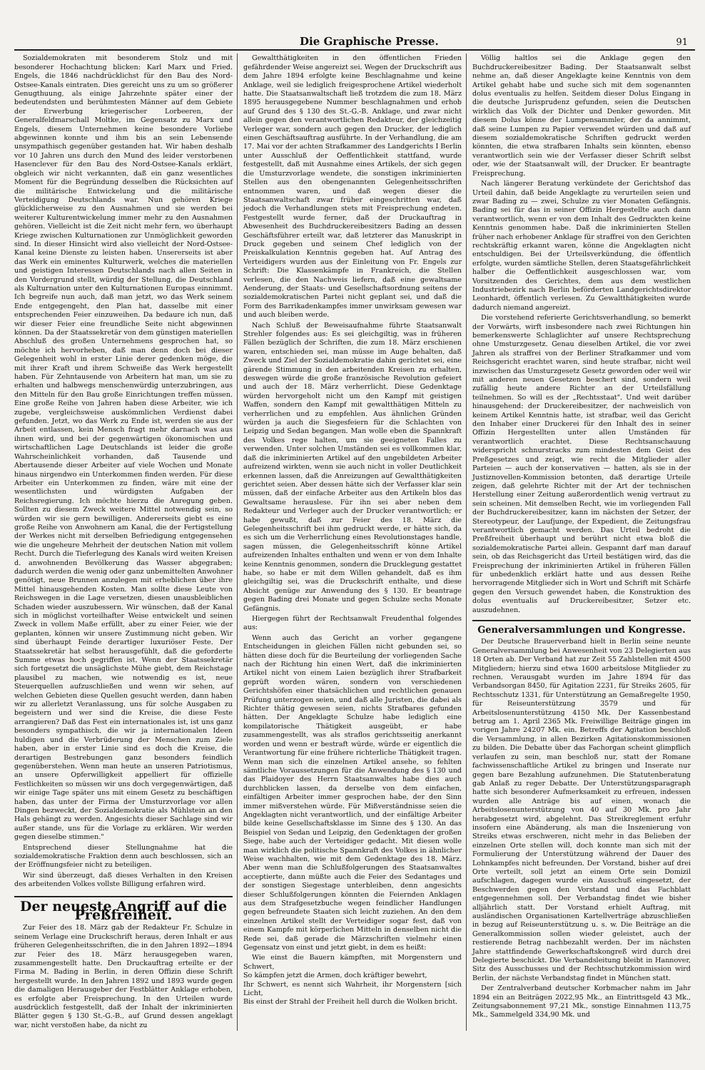Die Graphische Presse. 91
Sozialdemokraten mit besonderem Stolz und mit besonderer Hochachtung blicken: Karl Marx und Fried. Engels, die 1846 nachdrücklichst für den Bau des Nord-Ostsee-Kanals eintraten. Dies gereicht uns zu um so größerer Genugthuung, als einige Jahrzehnte später einer der bedeutendsten und berühmtesten Männer auf dem Gebiete der Erwerbung kriegerischer Lorbeeren, der Generalfeldmarschall Moltke, im Gegensatz zu Marx und Engels, diesem Unternehmen keine besondere Vorliebe abgewinnen konnte und ihm bis an sein Lebensende unsympathisch gegenüber gestanden hat. Wir haben deshalb vor 10 Jahren uns durch den Mund des leider verstorbenen Hasenclever für den Bau des Nord-Ostsee-Kanals erklärt, obgleich wir nicht verkannten, daß ein ganz wesentliches Moment für die Begründung desselben die Rücksichten auf die militärische Entwickelung und die militärische Verteidigung Deutschlands war. Nun gehören Kriege glücklicherweise zu den Ausnahmen und sie werden bei weiterer Kulturentwickelung immer mehr zu den Ausnahmen gehören. Vielleicht ist die Zeit nicht mehr fern, wo überhaupt Kriege zwischen Kulturnationen zur Unmöglichkeit geworden sind. In dieser Hinsicht wird also vielleicht der Nord-Ostsee-Kanal keine Dienste zu leisten haben. Unsererseits ist aber das Werk ein eminentes Kulturwerk, welches die materiellen und geistigen Interessen Deutschlands nach allen Seiten in den Vordergrund stellt, würdig der Stellung, die Deutschland als Kulturnation unter den Kulturnationen Europas einnimmt. Ich begreife nun auch, daß man jetzt, wo das Werk seinem Ende entgegengeht, den Plan hat, dasselbe mit einer entsprechenden Feier einzuweihen. Da bedaure ich nun, daß wir dieser Feier eine freundliche Seite nicht abgewinnen können. Da der Staatssekretär von dem günstigen materiellen Abschluß des großen Unternehmens gesprochen hat, so möchte ich hervorheben, daß man denn doch bei dieser Gelegenheit wohl in erster Linie derer gedenken möge, die mit ihrer Kraft und ihrem Schweiße das Werk hergestellt haben. Für Zehntausende von Arbeitern hat man, um sie zu erhalten und halbwegs menschenwürdig unterzubringen, aus den Mitteln für den Bau große Einrichtungen treffen müssen. Eine große Reihe von Jahren haben diese Arbeiter, wie ich zugebe, vergleichsweise auskömmlichen Verdienst dabei gefunden. Jetzt, wo das Werk zu Ende ist, werden sie aus der Arbeit entlassen, kein Mensch fragt mehr darnach was aus ihnen wird, und bei der gegenwärtigen ökonomischen und wirtschaftlichen Lage Deutschlands ist leider die große Wahrscheinlichkeit vorhanden, daß Tausende und Abertausende dieser Arbeiter auf viele Wochen und Monate hinaus nirgendwo ein Unterkommen finden werden. Für diese Arbeiter ein Unterkommen zu finden, wäre mit eine der wesentlichsten und würdigsten Aufgaben der Reichsregierung. Ich möchte hierzu die Anregung geben. Sollten zu diesem Zweck weitere Mittel notwendig sein, so würden wir sie gern bewilligen. Andererseits giebt es eine große Reihe von Anwohnern am Kanal, die der Fertigstellung der Werkes nicht mit derselben Befriedigung entgegensehen wie die ungeheure Mehrheit der deutschen Nation mit vollem Recht. Durch die Tieferlegung des Kanals wird weiten Kreisen d. anwohnenden Bevölkerung das Wasser abgegraben; dadurch werden die wenig oder ganz unbemittelten Anwohner genötigt, neue Brunnen anzulegen mit erheblichen über ihre Mittel hinausgehenden Kosten. Man sollte diese Leute von Reichswegen in die Lage versetzen, diesen unausbleiblichen Schaden wieder auszubessern. Wir wünschen, daß der Kanal sich in möglichst vorteilhafter Weise entwickelt und seinen Zweck in vollem Maße erfüllt, aber zu einer Feier, wie der geplanten, können wir unsere Zustimmung nicht geben. Wir sind überhaupt Feinde derartiger luxuriöser Feste. Der Staatssekretär hat selbst herausgefühlt, daß die geforderte Summe etwas hoch gegriffen ist. Wenn der Staatssekretär sich fortgesetzt die unsäglichste Mühe giebt, dem Reichstage plausibel zu machen, wie notwendig es ist, neue Steuerquellen aufzuschließen und wenn wir sehen, auf welchen Gebieten diese Quellen gesucht werden, dann haben wir zu allerletzt Veranlassung, uns für solche Ausgaben zu begeistern und wer sind die Kreise, die diese Feste arrangieren? Daß das Fest ein internationales ist, ist uns ganz besonders sympathisch, die wir ja internationalen Ideen huldigen und die Verbrüderung der Menschen zum Ziele haben, aber in erster Linie sind es doch die Kreise, die derartigen Bestrebungen ganz besonders feindlich gegenüberstehen. Wenn man heute an unseren Patriotismus, an unsere Opferwilligkeit appelliert für offizielle Festlichkeiten so müssen wir uns doch vergegenwärtigen, daß wir einige Tage später uns mit einem Gesetz zu beschäftigen haben, das unter der Firma der Umsturzvorlage vor allen Dingen bezweckt, der Sozialdemokratie als Mühlstein an den Hals gehängt zu werden. Angesichts dieser Sachlage sind wir außer stande, uns für die Vorlage zu erklären. Wir werden gegen dieselbe stimmen."
Entsprechend dieser Stellungnahme hat die sozialdemokratische Fraktion denn auch beschlossen, sich an der Eröffnungsfeier nicht zu beteiligen.
Wir sind überzeugt, daß dieses Verhalten in den Kreisen des arbeitenden Volkes vollste Billigung erfahren wird.
Der neueste Angriff auf die Preßfreiheit.
Zur Feier des 18. März gab der Redakteur Fr. Schulze in seinem Verlage eine Druckschrift heraus, deren Inhalt er aus früheren Gelegenheitsschriften, die in den Jahren 1892—1894 zur Feier des 18. März herausgegeben waren, zusammengestellt hatte. Den Druckauftrag erteilte er der Firma M. Bading in Berlin, in deren Offizin diese Schrift hergestellt wurde. In den Jahren 1892 und 1893 wurde gegen die damaligen Herausgeber der Festblätter Anklage erhoben, es erfolgte aber Freisprechung. In den Urteilen wurde ausdrücklich festgestellt, daß der Inhalt der inkriminierten Blätter gegen § 130 St.-G.-B., auf Grund dessen angeklagt war, nicht verstoßen habe, da nicht zu
Gewaltthätigkeiten in den öffentlichen Frieden gefährdender Weise angereizt sei. Wegen der Druckschrift aus dem Jahre 1894 erfolgte keine Beschlagnahme und keine Anklage, weil sie lediglich freigesprochene Artikel wiederholt hatte. Die Staatsanwaltschaft ließ trotzdem die zum 18. März 1895 herausgegebene Nummer beschlagnahmen und erhob auf Grund des § 130 des St.-G.-B. Anklage, und zwar nicht allein gegen den verantwortlichen Redakteur, der gleichzeitig Verleger war, sondern auch gegen den Drucker, der lediglich einen Geschäftsauftrag ausführte. In der Verhandlung, die am 17. Mai vor der achten Strafkammer des Landgerichts I Berlin unter Ausschluß der Oeffentlichkeit stattfand, wurde festgestellt, daß mit Ausnahme eines Artikels, der sich gegen die Umsturzvorlage wendete, die sonstigen inkriminierten Stellen aus den obengenannten Gelegenheitsschriften entnommen waren, und daß wegen dieser die Staatsanwaltschaft zwar früher eingeschritten war, daß jedoch die Verhandlungen stets mit Freisprechung endeten. Festgestellt wurde ferner, daß der Druckauftrag in Abwesenheit des Buchdruckereibesitzers Bading an dessen Geschäftsführer erteilt war, daß letzterer das Manuskript in Druck gegeben und seinem Chef lediglich von der Preiskalkulation Kenntnis gegeben hat. Auf Antrag des Verteidigers wurden aus der Einleitung von Fr. Engels zur Schrift: Die Klassenkämpfe in Frankreich, die Stellen verlesen, die den Nachweis liefern, daß eine gewaltsame Aenderung, der Staats- und Gesellschaftsordnung seitens der sozialdemokratischen Partei nicht geplant sei, und daß die Form des Barrikadenkampfes immer unwirksam gewesen war und auch bleiben werde.
Nach Schluß der Beweisaufnahme führte Staatsanwalt Strehler folgendes aus: Es sei gleichgiltig, was in früheren Fällen bezüglich der Schriften, die zum 18. März erschienen waren, entschieden sei, man müsse im Auge behalten, daß Zweck und Ziel der Sozialdemokratie dahin gerichtet sei, eine gärende Stimmung in den arbeitenden Kreisen zu erhalten, deswegen würde die große französische Revolution gefeiert und auch der 18. März verherrlicht. Diese Gedenktage würden hervorgeholt nicht um den Kampf mit geistigen Waffen, sondern den Kampf mit gewaltthätigen Mitteln zu verherrlichen und zu empfehlen. Aus ähnlichen Gründen würden ja auch die Siegesfeiern für die Schlachten von Leipzig und Sedan begangen. Man wolle eben die Spannkraft des Volkes rege halten, um sie geeigneten Falles zu verwenden. Unter solchen Umständen sei es vollkommen klar, daß die inkriminierten Artikel auf den ungebildeten Arbeiter aufreizend wirkten, wenn sie auch nicht in voller Deutlichkeit erkennen lassen, daß die Anreizungen auf Gewaltthätigkeiten gerichtet seien. Aber dessen hätte sich der Verfasser klar sein müssen, daß der einfache Arbeiter aus den Artikeln blos das Gewaltsame herauslese. Für ihn sei aber neben dem Redakteur und Verleger auch der Drucker verantwortlich; er habe gewußt, daß zur Feier des 18. März die Gelegenheitsschrift bei ihm gedruckt werde, er hätte sich, da es sich um die Verherrlichung eines Revolutionstages handle, sagen müssen, die Gelegenheitsschrift könne Artikel aufreizenden Inhaltes enthalten und wenn er von dem Inhalte keine Kenntnis genommen, sondern die Drucklegung gestattet habe, so habe er mit dem Willen gehandelt, daß es ihm gleichgiltig sei, was die Druckschrift enthalte, und diese Absicht genüge zur Anwendung des § 130. Er beantrage gegen Bading drei Monate und gegen Schulze sechs Monate Gefängnis.
Hiergegen führt der Rechtsanwalt Freudenthal folgendes aus:
Wenn auch das Gericht an vorher gegangene Entscheidungen in gleichen Fällen nicht gebunden sei, so hätten diese doch für die Beurteilung der vorliegenden Sache nach der Richtung hin einen Wert, daß die inkriminierten Artikel nicht von einem Laien bezüglich ihrer Strafbarkeit geprüft worden wären, sondern von verschiedenen Gerichtshöfen einer thatsächlichen und rechtlichen genauen Prüfung unterzogen seien, und daß alle Juristen, die dabei als Richter thätig gewesen seien, nichts Strafbares gefunden hätten. Der Angeklagte Schulze habe lediglich eine kompilatorische Thätigkeit ausgeübt, er habe zusammengestellt, was als straflos gerichtsseitig anerkannt worden und wenn er bestraft würde, würde er eigentlich die Verantwortung für eine frühere richterliche Thätigkeit tragen. Wenn man sich die einzelnen Artikel ansehe, so fehlten sämtliche Voraussetzungen für die Anwendung des § 130 und das Plaidoyer des Herrn Staatsanwaltes habe dies auch durchblicken lassen, da derselbe von dem einfachen, einfältigen Arbeiter immer gesprochen habe, der den Sinn immer mißverstehen würde. Für Mißverständnisse seien die Angeklagten nicht verantwortlich, und der einfältige Arbeiter bilde keine Gesellschaftsklasse im Sinne des § 130. An das Beispiel von Sedan und Leipzig, den Gedenktagen der großen Siege, habe auch der Verteidiger gedacht. Mit diesen wolle man wirklich die politische Spannkraft des Volkes in ähnlicher Weise wachhalten, wie mit dem Gedenktage des 18. März. Aber wenn man die Schlußfolgerungen des Staatsanwaltes acceptierte, dann müßte auch die Feier des Sedantages und der sonstigen Siegestage unterbleiben, denn angesichts dieser Schlußfolgerungen könnten die Feiernden Anklagen aus dem Strafgesetzbuche wegen feindlicher Handlungen gegen befreundete Staaten sich leicht zuziehen. An den dem einzelnen Artikel stellt der Verteidiger sogar fest, daß von einem Kampfe mit körperlichen Mitteln in denselben nicht die Rede sei, daß gerade die Märzschriften vielmehr einen Gegensatz von einst und jetzt giebt, in dem es heißt:
Wie einst die Bauern kämpften, mit Morgenstern und Schwert,
So kämpfen jetzt die Armen, doch kräftiger bewehrt,
Ihr Schwert, es nennt sich Wahrheit, ihr Morgenstern [sich Licht,
Bis einst der Strahl der Freiheit hell durch die Wolken bricht.
Völlig haltlos sei die Anklage gegen den Buchdruckereibesitzer Bading. Der Staatsanwalt selbst nehme an, daß dieser Angeklagte keine Kenntnis von dem Artikel gehabt habe und suche sich mit dem sogenannten dolus eventualis zu helfen. Seitdem dieser Dolus Eingang in die deutsche Jurisprudenz gefunden, seien die Deutschen wirklich das Volk der Dichter und Denker geworden. Mit diesem Dolus könne der Lumpensammler, der da annimmt, daß seine Lumpen zu Papier verwendet würden und daß auf diesem sozialdemokratische Schriften gedruckt werden könnten, die etwa strafbaren Inhalts sein könnten, ebenso verantwortlich sein wie der Verfasser dieser Schrift selbst oder, wie der Staatsanwalt will, der Drucker. Er beantragte Freisprechung.
Nach längerer Beratung verkündete der Gerichtshof das Urteil dahin, daß beide Angeklagte zu verurteilen seien und zwar Bading zu — zwei, Schulze zu vier Monaten Gefängnis. Bading sei für das in seiner Offizin Hergestellte auch dann verantwortlich, wenn er von dem Inhalt des Gedruckten keine Kenntnis genommen habe. Daß die inkriminierten Stellen früher nach erhobener Anklage für straffrei von den Gerichten rechtskräftig erkannt waren, könne die Angeklagten nicht entschuldigen. Bei der Urteilsverkündung, die öffentlich erfolgte, wurden sämtliche Stellen, deren Staatsgefährlichkeit halber die Oeffentlichkeit ausgeschlossen war, vom Vorsitzenden des Gerichtes, dem aus dem westlichen Industriebezirk nach Berlin beförderten Landgerichtsdirektor Leonhardt, öffentlich verlesen. Zu Gewaltthätigkeiten wurde dadurch niemand angereizt.
Die vorstehend referierte Gerichtsverhandlung, so bemerkt der Vorwärts, wirft insbesondere nach zwei Richtungen hin bemerkenswerte Schlaglichter auf unsere Rechtsprechung ohne Umsturzgesetz. Genau dieselben Artikel, die vor zwei Jahren als straffrei von der Berliner Strafkammer und vom Reichsgericht erachtet waren, sind heute strafbar, nicht weil inzwischen das Umsturzgesetz Gesetz geworden oder weil wir mit anderen neuen Gesetzen beschert sind, sondern weil zufällig heute andere Richter an der Urteilsfällung teilnehmen. So will es der „Rechtsstaat". Und weit darüber hinausgehend: der Druckereibesitzer, der nachweislich von keinem Artikel Kenntnis hatte, ist strafbar, weil das Gericht den Inhaber einer Druckerei für den Inhalt des in seiner Offizin Hergestellten unter allen Umständen für verantwortlich erachtet. Diese Rechtsanschauung widerspricht schnurstracks zum mindesten dem Geist des Preßgesetzes und zeigt, wie recht die Mitglieder aller Parteien — auch der konservativen — hatten, als sie in der Justiznovellen-Kommission betonten, daß derartige Urteile zeigen, daß gelehrte Richter mit der Art der technischen Herstellung einer Zeitung außerordentlich wenig vertraut zu sein scheinen. Mit demselben Recht, wie im vorliegenden Fall der Buchdruckereibesitzer, kann im nächsten der Setzer, der Stereotypeur, der Laufjunge, der Expedient, die Zeitungsfrau verantwortlich gemacht werden. Das Urteil bedroht die Preßfreiheit überhaupt und berührt nicht etwa bloß die sozialdemokratische Partei allein. Gespannt darf man darauf sein, ob das Reichsgericht das Urteil bestätigen wird, das die Freisprechung der inkriminierten Artikel in früheren Fällen für unbedenklich erklärt hatte und aus dessen Reihe hervorragende Mitglieder sich in Wort und Schrift mit Schärfe gegen den Versuch gewendet haben, die Konstruktion des dolus eventualis auf Druckereibesitzer, Setzer etc. auszudehnen.
Generalversammlungen und Kongresse.
Der Deutsche Brauerverband hielt in Berlin seine neunte Generalversammlung bei Anwesenheit von 23 Delegierten aus 18 Orten ab. Der Verband hat zur Zeit 55 Zahlstellen mit 4500 Mitgliedern; hierzu sind etwa 1600 arbeitslose Mitglieder zu rechnen. Verausgabt wurden im Jahre 1894 für das Verbandsorgan 8450, für Agitation 2231, für Streiks 2605, für Rechtsschutz 1331, für Unterstützung an Gemaßregelte 1950, für Reiseunterstützung 3579 und für Arbeitslosenunterstützung 4150 Mk. Der Kassenbestand betrug am 1. April 2365 Mk. Freiwillige Beiträge gingen im vorigen Jahre 24207 Mk. ein. Betreffs der Agitation beschloß die Versammlung, in allen Bezirken Agitationskommissionen zu bilden. Die Debatte über das Fachorgan scheint glimpflich verlaufen zu sein, man beschloß nur, statt der Romane fachwissenschaftliche Artikel zu bringen und Inserate nur gegen bare Bezahlung aufzunehmen. Die Statutenberatung gab Anlaß zu reger Debatte. Der Unterstützungsparagraph hatte sich besonderer Aufmerksamkeit zu erfreuen, indessen wurden alle Anträge bis auf einen, wonach die Arbeitslosenunterstützung von 40 auf 30 Mk. pro Jahr herabgesetzt wird, abgelehnt. Das Streikreglement erfuhr insofern eine Abänderung, als man die Inszenierung von Streiks etwas erschweren, nicht mehr in das Belieben der einzelnen Orte stellen will, doch konnte man sich mit der Formulierung der Unterstützung während der Dauer des Lohnkampfes nicht befreunden. Der Vorstand, bisher auf drei Orte verteilt, soll jetzt an einem Orte sein Domizil aufschlagen, dagegen wurde ein Ausschuß eingesetzt, der Beschwerden gegen den Vorstand und das Fachblatt entgegennehmen soll. Der Verbandstag findet wie bisher alljährlich statt. Der Vorstand erhielt Auftrag, mit ausländischen Organisationen Kartellverträge abzuschließen in bezug auf Reiseunterstützung u. s. w. Die Beiträge an die Generalkommission sollen wieder geleistet, auch der restierende Betrag nachbezahlt werden. Der im nächsten Jahre stattfindende Gewerkschaftskongreß wird durch drei Delegierte beschickt. Die Verbandsleitung bleibt in Hannover, Sitz des Ausschusses und der Rechtsschutzkommission wird Berlin, der nächste Verbandstag findet in München statt.
Der Zentralverband deutscher Korbmacher nahm im Jahr 1894 ein an Beiträgen 2022,95 Mk., an Eintrittsgeld 43 Mk., Zeitungsabonnement 97,21 Mk., sonstige Einnahmen 113,75 Mk., Sammelgeld 334,90 Mk. und